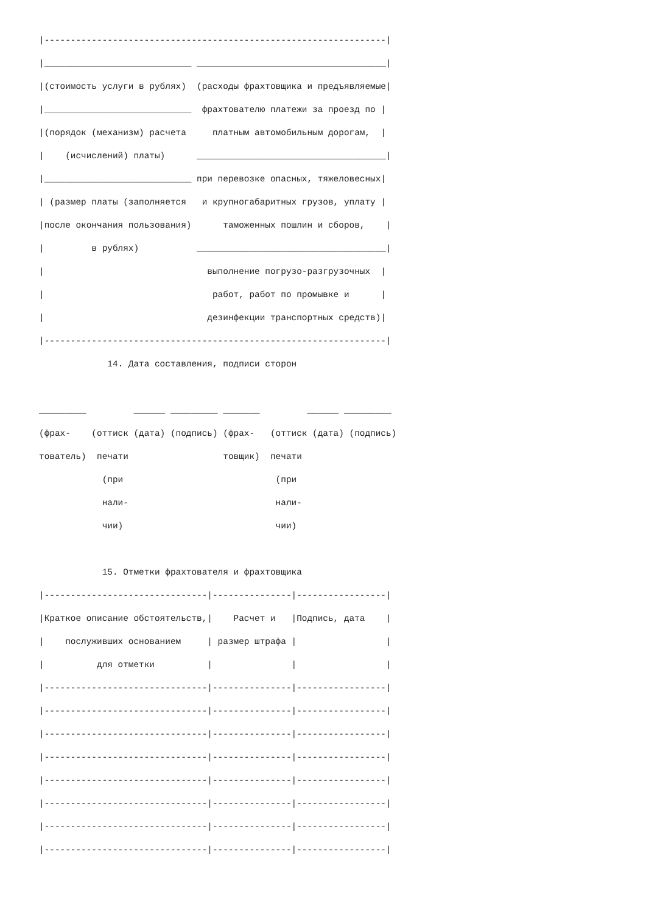|-----------------------------------------------------------------|
|____________________________ ____________________________________|
|(стоимость услуги в рублях)  (расходы фрахтовщика и предъявляемые|
|____________________________  фрахтователю платежи за проезд по |
|(порядок (механизм) расчета     платным автомобильным дорогам,  |
|    (исчислений) платы)      ____________________________________|
|____________________________ при перевозке опасных, тяжеловесных|
| (размер платы (заполняется   и крупногабаритных грузов, уплату |
|после окончания пользования)      таможенных пошлин и сборов,    |
|         в рублях)           ____________________________________|
|                               выполнение погрузо-разгрузочных  |
|                                работ, работ по промывке и      |
|                               дезинфекции транспортных средств)|
|-----------------------------------------------------------------|
             14. Дата составления, подписи сторон

_________         ______ _________ _______         ______ _________
(фрах-    (оттиск (дата) (подпись) (фрах-   (оттиск (дата) (подпись)
тователь)  печати                  товщик)  печати
            (при                             (при
            нали-                            нали-
            чии)                             чии)

            15. Отметки фрахтователя и фрахтовщика
|-------------------------------|---------------|-----------------|
|Краткое описание обстоятельств,|    Расчет и   |Подпись, дата    |
|    послуживших основанием     | размер штрафа |                 |
|          для отметки          |               |                 |
|-------------------------------|---------------|-----------------|
|-------------------------------|---------------|-----------------|
|-------------------------------|---------------|-----------------|
|-------------------------------|---------------|-----------------|
|-------------------------------|---------------|-----------------|
|-------------------------------|---------------|-----------------|
|-------------------------------|---------------|-----------------|
|-------------------------------|---------------|-----------------|